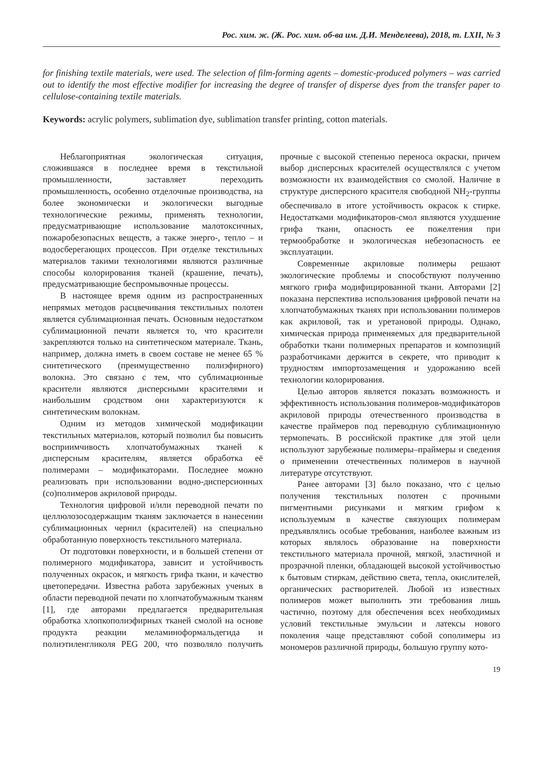Рос. хим. ж. (Ж. Рос. хим. об-ва им. Д.И. Менделеева), 2018, т. LXII, № 3
for finishing textile materials, were used. The selection of film-forming agents – domestic-produced polymers – was carried out to identify the most effective modifier for increasing the degree of transfer of disperse dyes from the transfer paper to cellulose-containing textile materials.
Keywords: acrylic polymers, sublimation dye, sublimation transfer printing, cotton materials.
Неблагоприятная экологическая ситуация, сложившаяся в последнее время в текстильной промышленности, заставляет переходить промышленность, особенно отделочные производства, на более экономически и экологически выгодные технологические режимы, применять технологии, предусматривающие использование малотоксичных, пожаробезопасных веществ, а также энерго-, тепло – и водосберегающих процессов. При отделке текстильных материалов такими технологиями являются различные способы колорирования тканей (крашение, печать), предусматривающие беспромывочные процессы.
В настоящее время одним из распространенных непрямых методов расцвечивания текстильных полотен является сублимационная печать. Основным недостатком сублимационной печати является то, что красители закрепляются только на синтетическом материале. Ткань, например, должна иметь в своем составе не менее 65 % синтетического (преимущественно полиэфирного) волокна. Это связано с тем, что сублимационные красители являются дисперсными красителями и наибольшим сродством они характеризуются к синтетическим волокнам.
Одним из методов химической модификации текстильных материалов, который позволил бы повысить восприимчивость хлопчатобумажных тканей к дисперсным красителям, является обработка её полимерами – модификаторами. Последнее можно реализовать при использовании водно-дисперсионных (со)полимеров акриловой природы.
Технология цифровой и/или переводной печати по целлюлозосодержащим тканям заключается в нанесении сублимационных чернил (красителей) на специально обработанную поверхность текстильного материала.
От подготовки поверхности, и в большей степени от полимерного модификатора, зависит и устойчивость полученных окрасок, и мягкость грифа ткани, и качество цветопередачи. Известна работа зарубежных ученых в области переводной печати по хлопчатобумажным тканям [1], где авторами предлагается предварительная обработка хлопкополиэфирных тканей смолой на основе продукта реакции меламиноформальдегида и полиэтиленгликоля PEG 200, что позволяло получить прочные с высокой степенью переноса окраски, причем выбор дисперсных красителей осуществлялся с учетом возможности их взаимодействия со смолой. Наличие в структуре дисперсного красителя свободной NH<sub>2</sub>-группы обеспечивало в итоге устойчивость окрасок к стирке. Недостатками модификаторов-смол являются ухудшение грифа ткани, опасность ее пожелтения при термообработке и экологическая небезопасность ее эксплуатации.
Современные акриловые полимеры решают экологические проблемы и способствуют получению мягкого грифа модифицированной ткани. Авторами [2] показана перспектива использования цифровой печати на хлопчатобумажных тканях при использовании полимеров как акриловой, так и уретановой природы. Однако, химическая природа применяемых для предварительной обработки ткани полимерных препаратов и композиций разработчиками держится в секрете, что приводит к трудностям импортозамещения и удорожанию всей технологии колорирования.
Целью авторов является показать возможность и эффективность использования полимеров-модификаторов акриловой природы отечественного производства в качестве праймеров под переводную сублимационную термопечать. В российской практике для этой цели используют зарубежные полимеры–праймеры и сведения о применении отечественных полимеров в научной литературе отсутствуют.
Ранее авторами [3] было показано, что с целью получения текстильных полотен с прочными пигментными рисунками и мягким грифом к используемым в качестве связующих полимерам предъявлялись особые требования, наиболее важным из которых являлось образование на поверхности текстильного материала прочной, мягкой, эластичной и прозрачной пленки, обладающей высокой устойчивостью к бытовым стиркам, действию света, тепла, окислителей, органических растворителей. Любой из известных полимеров может выполнить эти требования лишь частично, поэтому для обеспечения всех необходимых условий текстильные эмульсии и латексы нового поколения чаще представляют собой сополимеры из мономеров различной природы, большую группу кото-
19